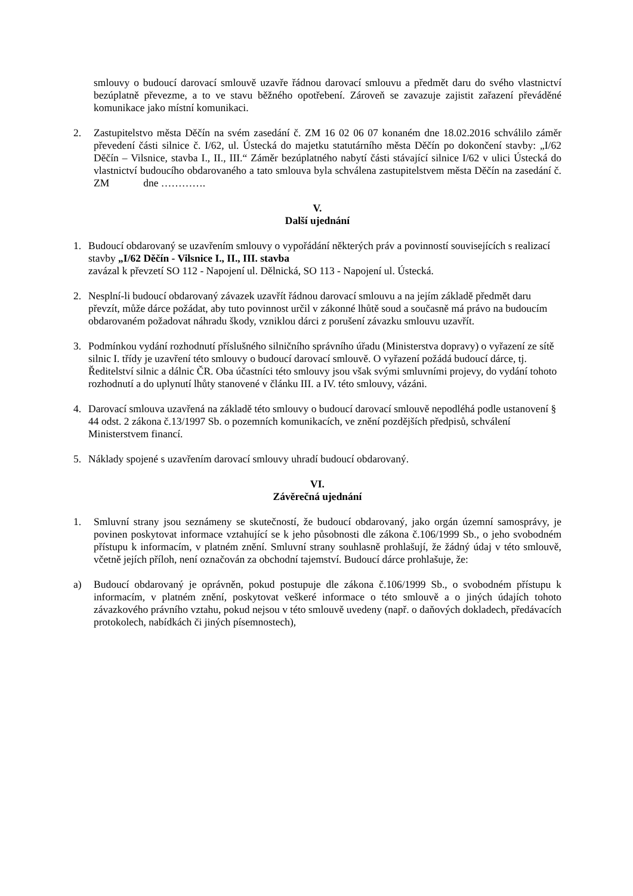smlouvy o budoucí darovací smlouvě uzavře řádnou darovací smlouvu a předmět daru do svého vlastnictví bezúplatně převezme, a to ve stavu běžného opotřebení. Zároveň se zavazuje zajistit zařazení převáděné komunikace jako místní komunikaci.
2. Zastupitelstvo města Děčín na svém zasedání č. ZM 16 02 06 07 konaném dne 18.02.2016 schválilo záměr převedení části silnice č. I/62, ul. Ústecká do majetku statutárního města Děčín po dokončení stavby: „I/62 Děčín – Vilsnice, stavba I., II., III.“ Záměr bezúplatného nabytí části stávající silnice I/62 v ulici Ústecká do vlastnictví budoucího obdarovaného a tato smlouva byla schválena zastupitelstvem města Děčín na zasedání č. ZM dne ………….
V.
Další ujednání
1. Budoucí obdarovaný se uzavřením smlouvy o vypořádání některých práv a povinností souvisejících s realizací stavby „I/62 Děčín - Vilsnice I., II., III. stavba
zavázal k převzetí SO 112 - Napojení ul. Dělnická, SO 113 - Napojení ul. Ústecká.
2. Nesplní-li budoucí obdarovaný závazek uzavřít řádnou darovací smlouvu a na jejím základě předmět daru převzít, může dárce požádat, aby tuto povinnost určil v zákonné lhůtě soud a současně má právo na budoucím obdarovaném požadovat náhradu škody, vzniklou dárci z porušení závazku smlouvu uzavřít.
3. Podmínkou vydání rozhodnutí příslušného silničního správního úřadu (Ministerstva dopravy) o vyřazení ze sítě silnic I. třídy je uzavření této smlouvy o budoucí darovací smlouvě. O vyřazení požádá budoucí dárce, tj. Ředitelství silnic a dálnic ČR. Oba účastníci této smlouvy jsou však svými smluvními projevy, do vydání tohoto rozhodnutí a do uplynutí lhůty stanovené v článku III. a IV. této smlouvy, vázáni.
4. Darovací smlouva uzavřená na základě této smlouvy o budoucí darovací smlouvě nepodléhá podle ustanovení § 44 odst. 2 zákona č.13/1997 Sb. o pozemních komunikacích, ve znění pozdějších předpisů, schválení Ministerstvem financí.
5. Náklady spojené s uzavřením darovací smlouvy uhradí budoucí obdarovaný.
VI.
Závěrečná ujednání
1. Smluvní strany jsou seznámeny se skutečností, že budoucí obdarovaný, jako orgán územní samosprávy, je povinen poskytovat informace vztahující se k jeho působnosti dle zákona č.106/1999 Sb., o jeho svobodném přístupu k informacím, v platném znění. Smluvní strany souhlasně prohlašují, že žádný údaj v této smlouvě, včetně jejích příloh, není označován za obchodní tajemství. Budoucí dárce prohlašuje, že:
a) Budoucí obdarovaný je oprávněn, pokud postupuje dle zákona č.106/1999 Sb., o svobodném přístupu k informacím, v platném znění, poskytovat veškeré informace o této smlouvě a o jiných údajích tohoto závazkového právního vztahu, pokud nejsou v této smlouvě uvedeny (např. o daňových dokladech, předávacích protokolech, nabídkách či jiných písemnostech),